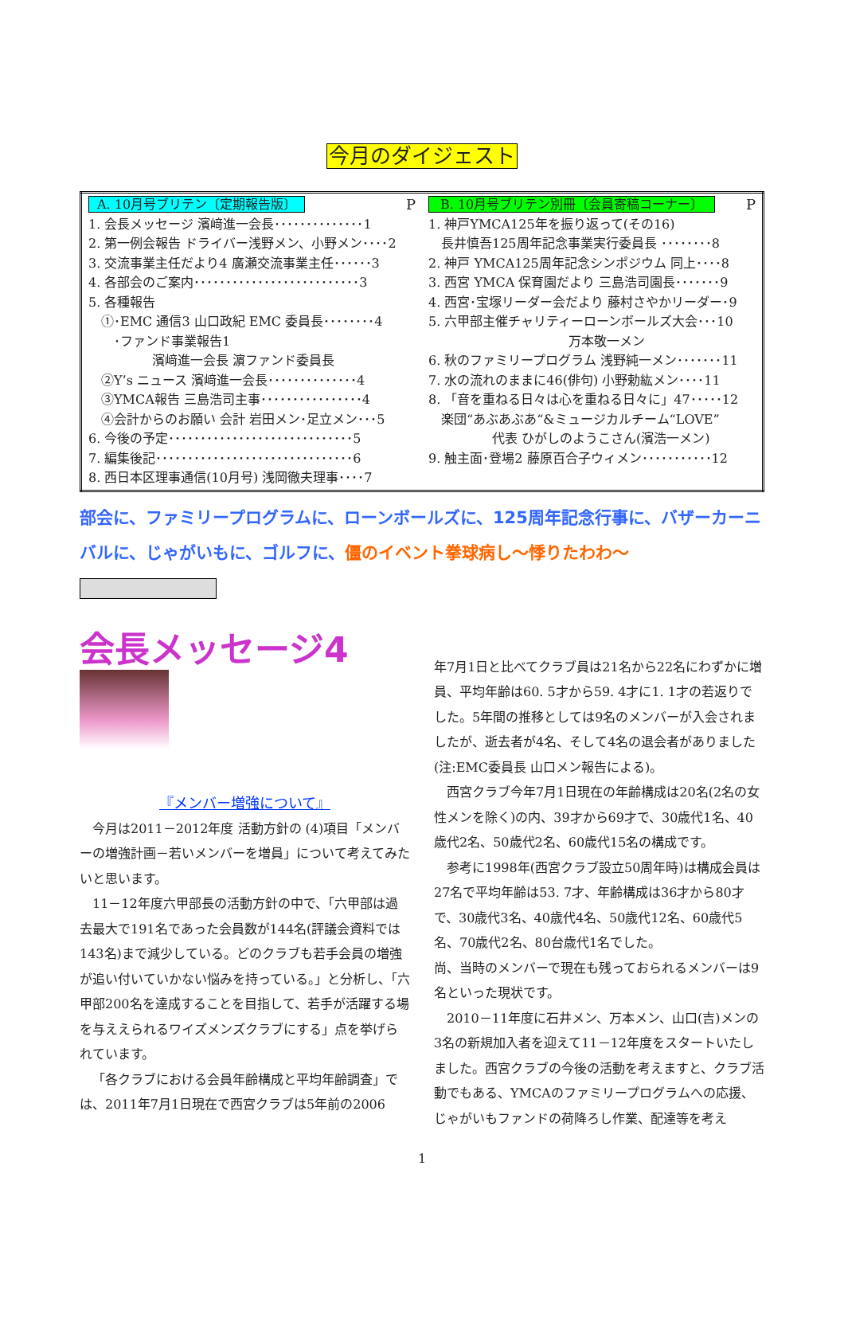今月のダイジェスト
| A. 10月号ブリテン〔定期報告版〕 P 1. 会長メッセージ 濱﨑進一会長･･････････････1 2. 第一例会報告 ドライバー浅野メン、小野メン････2 3. 交流事業主任だより4 廣瀬交流事業主任･･････3 4. 各部会のご案内･･････････････････････････3 5. 各種報告 ①･EMC 通信3 山口政紀 EMC 委員長････････4 ･ファンド事業報告1 濱﨑進一会長 濵ファンド委員長 ②Y’s ニュース 濱﨑進一会長･･････････････4 ③YMCA報告 三島浩司主事････････････････4 ④会計からのお願い 会計 岩田メン･足立メン･･･5 6. 今後の予定･････････････････････････････5 7. 編集後記･･･････････････････････････････6 8. 西日本区理事通信(10月号) 浅岡徹夫理事････7 | B. 10月号ブリテン別冊〔会員寄稿コーナー〕 P 1. 神戸YMCA125年を振り返って(その16) 長井慎吾125周年記念事業実行委員長 ････････8 2. 神戸 YMCA125周年記念シンポジウム 同上････8 3. 西宮 YMCA 保育園だより 三島浩司園長･･･････9 4. 西宮･宝塚リーダー会だより 藤村さやかリーダー･9 5. 六甲部主催チャリティーローンボールズ大会･･･10 万本敬一メン 6. 秋のファミリープログラム 浅野純一メン･･･････11 7. 水の流れのままに46(俳句) 小野勅紘メン････11 8. 「音を重ねる日々は心を重ねる日々に」47･････12 楽団“あぶあぶあ“&ミュージカルチーム“LOVE” 代表 ひがしのようこさん(濱浩一メン) 9. 触主面･登場2 藤原百合子ウィメン･･･････････12 |
部会に、ファミリープログラムに、ローンボールズに、125周年記念行事に、バザーカーニバルに、じゃがいもに、ゴルフに、僵のイベント拳球病し〜悸りたわわ〜
会長メッセージ4
『メンバー増強について』
今月は2011－2012年度 活動方針の (4)項目「メンバーの増強計画－若いメンバーを増員」について考えてみたいと思います。
11－12年度六甲部長の活動方針の中で、「六甲部は過去最大で191名であった会員数が144名(評議会資料では143名)まで減少している。どのクラブも若手会員の増強が追い付いていかない悩みを持っている。」と分析し、「六甲部200名を達成することを目指して、若手が活躍する場を与ええられるワイズメンズクラブにする」点を挙げられています。
「各クラブにおける会員年齢構成と平均年齢調査」では、2011年7月1日現在で西宮クラブは5年前の2006
年7月1日と比べてクラブ員は21名から22名にわずかに増員、平均年齢は60. 5才から59. 4才に1. 1才の若返りでした。5年間の推移としては9名のメンバーが入会されましたが、逝去者が4名、そして4名の退会者がありました(注:EMC委員長 山口メン報告による)。
西宮クラブ今年7月1日現在の年齢構成は20名(2名の女性メンを除く)の内、39才から69才で、30歳代1名、40歳代2名、50歳代2名、60歳代15名の構成です。
参考に1998年(西宮クラブ設立50周年時)は構成会員は27名で平均年齢は53. 7才、年齢構成は36才から80才で、30歳代3名、40歳代4名、50歳代12名、60歳代5名、70歳代2名、80台歳代1名でした。
尚、当時のメンバーで現在も残っておられるメンバーは9名といった現状です。
2010－11年度に石井メン、万本メン、山口(吉)メンの3名の新規加入者を迎えて11－12年度をスタートいたしました。西宮クラブの今後の活動を考えますと、クラブ活動でもある、YMCAのファミリープログラムへの応援、じゃがいもファンドの荷降ろし作業、配達等を考え
1